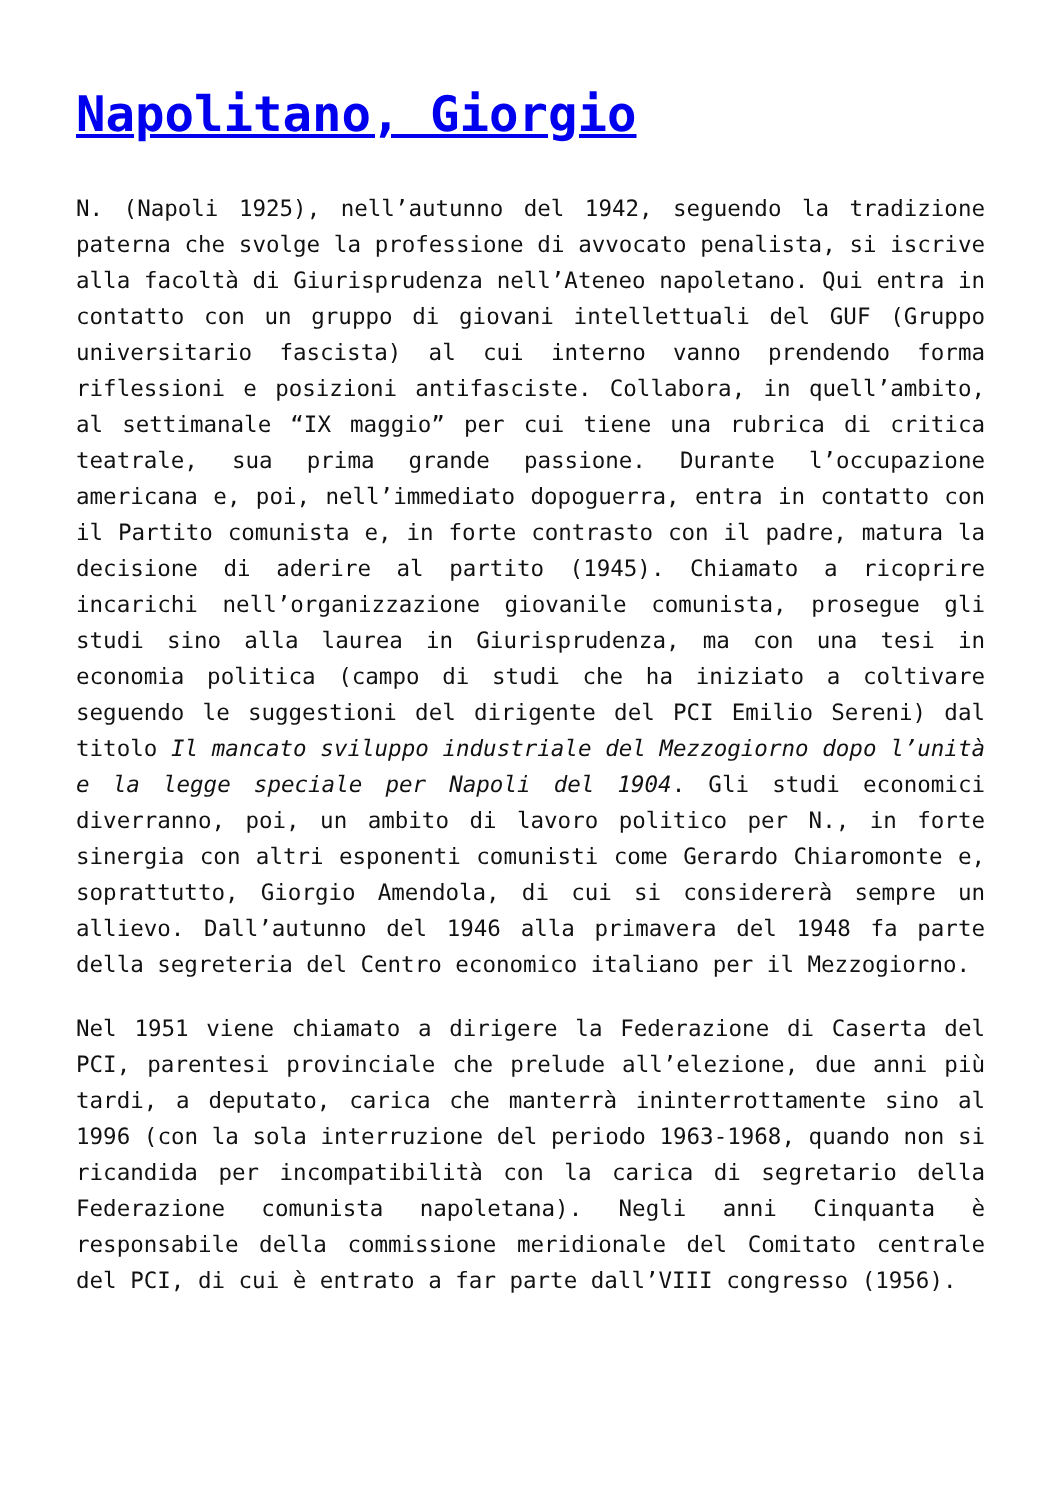Napolitano, Giorgio
N. (Napoli 1925), nell’autunno del 1942, seguendo la tradizione paterna che svolge la professione di avvocato penalista, si iscrive alla facoltà di Giurisprudenza nell’Ateneo napoletano. Qui entra in contatto con un gruppo di giovani intellettuali del GUF (Gruppo universitario fascista) al cui interno vanno prendendo forma riflessioni e posizioni antifasciste. Collabora, in quell’ambito, al settimanale “IX maggio” per cui tiene una rubrica di critica teatrale, sua prima grande passione. Durante l’occupazione americana e, poi, nell’immediato dopoguerra, entra in contatto con il Partito comunista e, in forte contrasto con il padre, matura la decisione di aderire al partito (1945). Chiamato a ricoprire incarichi nell’organizzazione giovanile comunista, prosegue gli studi sino alla laurea in Giurisprudenza, ma con una tesi in economia politica (campo di studi che ha iniziato a coltivare seguendo le suggestioni del dirigente del PCI Emilio Sereni) dal titolo Il mancato sviluppo industriale del Mezzogiorno dopo l’unità e la legge speciale per Napoli del 1904. Gli studi economici diverranno, poi, un ambito di lavoro politico per N., in forte sinergia con altri esponenti comunisti come Gerardo Chiaromonte e, soprattutto, Giorgio Amendola, di cui si considererà sempre un allievo. Dall’autunno del 1946 alla primavera del 1948 fa parte della segreteria del Centro economico italiano per il Mezzogiorno.
Nel 1951 viene chiamato a dirigere la Federazione di Caserta del PCI, parentesi provinciale che prelude all’elezione, due anni più tardi, a deputato, carica che manterrà ininterrottamente sino al 1996 (con la sola interruzione del periodo 1963-1968, quando non si ricandida per incompatibilità con la carica di segretario della Federazione comunista napoletana). Negli anni Cinquanta è responsabile della commissione meridionale del Comitato centrale del PCI, di cui è entrato a far parte dall’VIII congresso (1956).